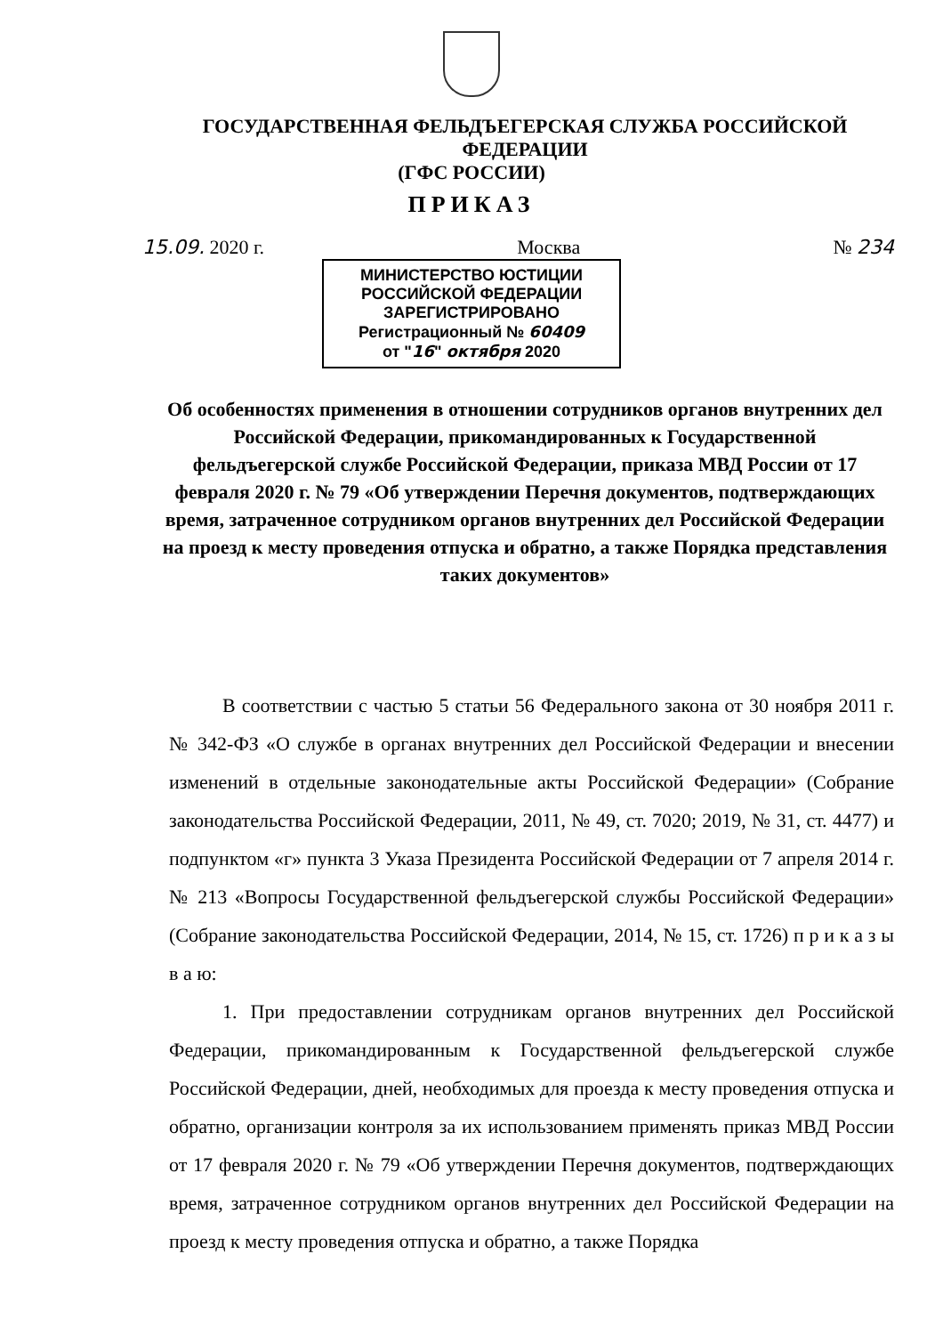ГОСУДАРСТВЕННАЯ ФЕЛЬДЪЕГЕРСКАЯ СЛУЖБА РОССИЙСКОЙ ФЕДЕРАЦИИ
(ГФС РОССИИ)
ПРИКАЗ
15.09. 2020 г. Москва № 234
МИНИСТЕРСТВО ЮСТИЦИИ РОССИЙСКОЙ ФЕДЕРАЦИИ
ЗАРЕГИСТРИРОВАНО
Регистрационный № 60409
от "16" октября 2020
Об особенностях применения в отношении сотрудников органов внутренних дел Российской Федерации, прикомандированных к Государственной фельдъегерской службе Российской Федерации, приказа МВД России от 17 февраля 2020 г. № 79 «Об утверждении Перечня документов, подтверждающих время, затраченное сотрудником органов внутренних дел Российской Федерации на проезд к месту проведения отпуска и обратно, а также Порядка представления таких документов»
В соответствии с частью 5 статьи 56 Федерального закона от 30 ноября 2011 г. № 342-ФЗ «О службе в органах внутренних дел Российской Федерации и внесении изменений в отдельные законодательные акты Российской Федерации» (Собрание законодательства Российской Федерации, 2011, № 49, ст. 7020; 2019, № 31, ст. 4477) и подпунктом «г» пункта 3 Указа Президента Российской Федерации от 7 апреля 2014 г. № 213 «Вопросы Государственной фельдъегерской службы Российской Федерации» (Собрание законодательства Российской Федерации, 2014, № 15, ст. 1726) п р и к а з ы в а ю:
1. При предоставлении сотрудникам органов внутренних дел Российской Федерации, прикомандированным к Государственной фельдъегерской службе Российской Федерации, дней, необходимых для проезда к месту проведения отпуска и обратно, организации контроля за их использованием применять приказ МВД России от 17 февраля 2020 г. № 79 «Об утверждении Перечня документов, подтверждающих время, затраченное сотрудником органов внутренних дел Российской Федерации на проезд к месту проведения отпуска и обратно, а также Порядка